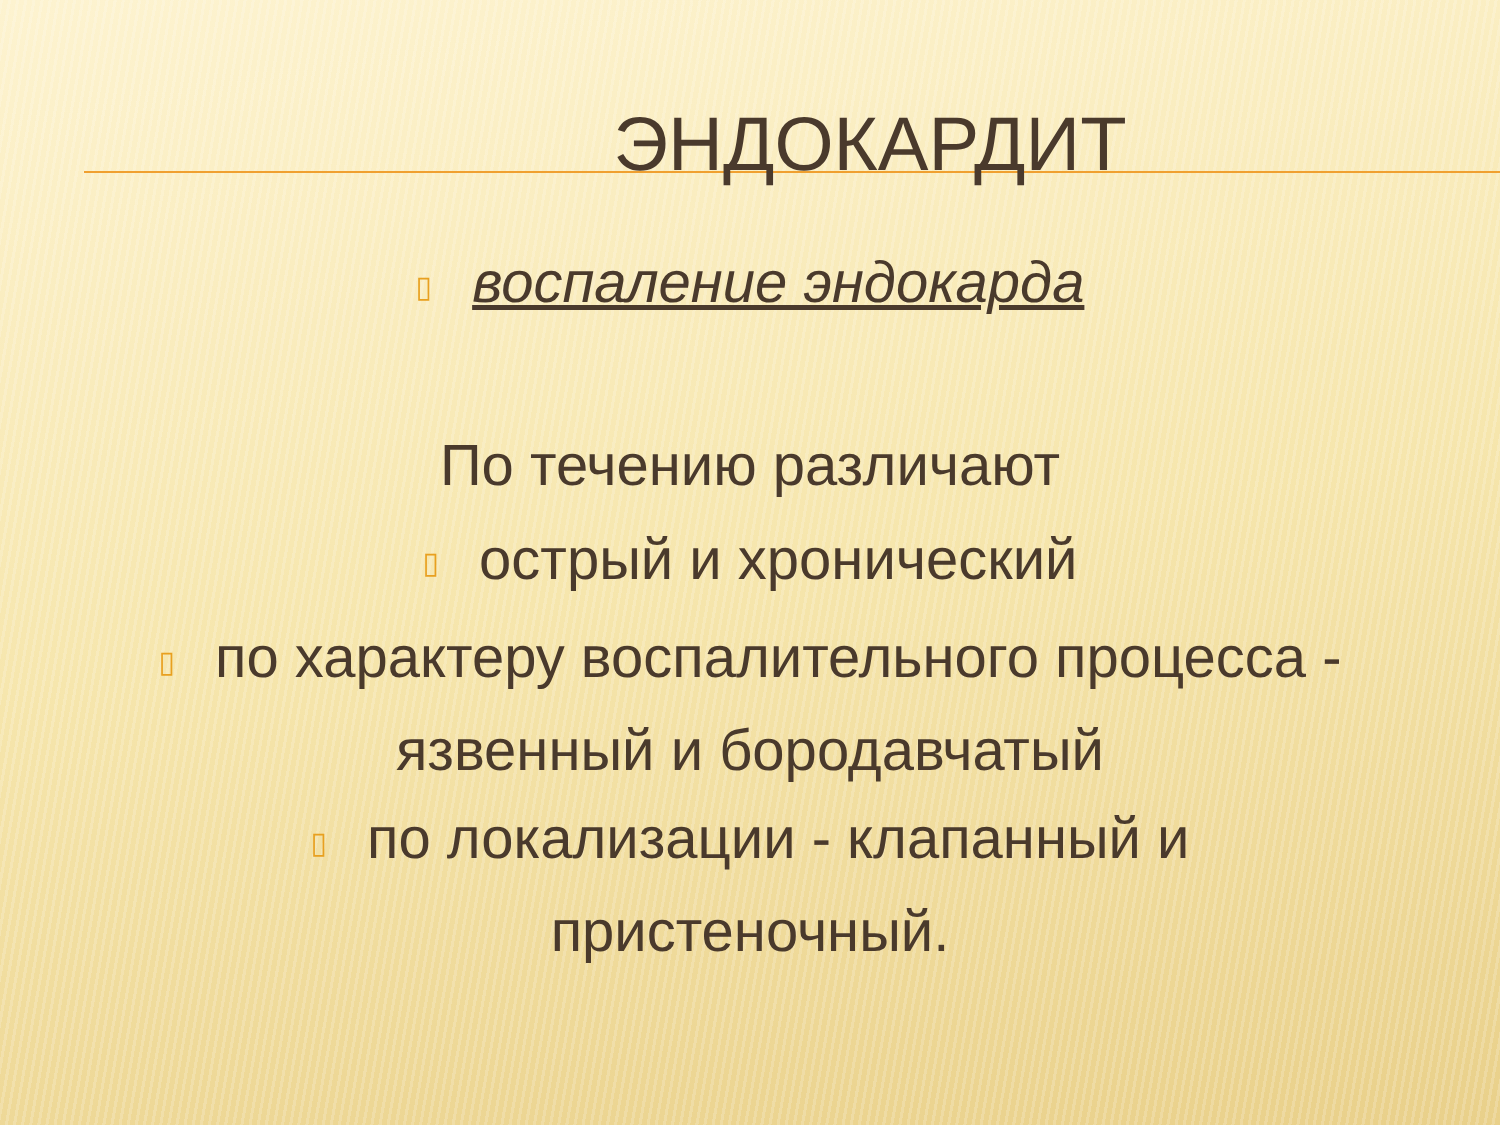ЭНДОКАРДИТ
▯ воспаление эндокарда
По течению различают
▯ острый и хронический
▯ по характеру воспалительного процесса - язвенный и бородавчатый
▯ по локализации - клапанный и пристеночный.